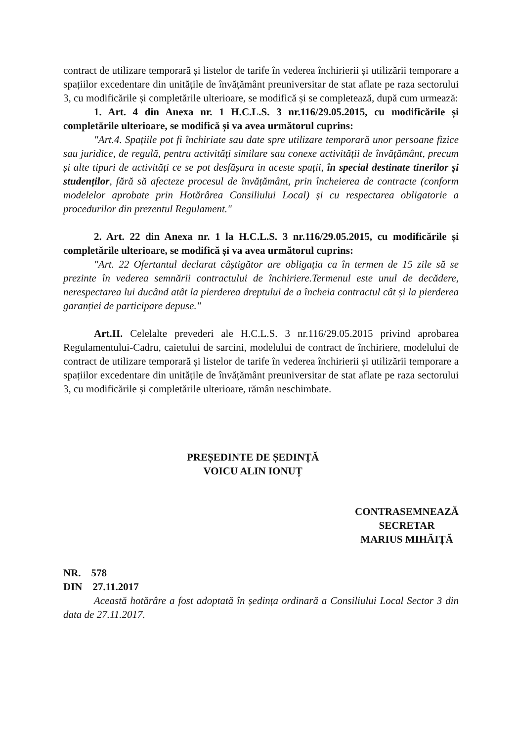contract de utilizare temporară și listelor de tarife în vederea închirierii și utilizării temporare a spațiilor excedentare din unitățile de învățământ preuniversitar de stat aflate pe raza sectorului 3, cu modificările și completările ulterioare, se modifică și se completează, după cum urmează:
1. Art. 4 din Anexa nr. 1 H.C.L.S. 3 nr.116/29.05.2015, cu modificările și completările ulterioare, se modifică și va avea următorul cuprins:
"Art.4. Spațiile pot fi închiriate sau date spre utilizare temporară unor persoane fizice sau juridice, de regulă, pentru activități similare sau conexe activității de învățământ, precum și alte tipuri de activități ce se pot desfășura in aceste spații, în special destinate tinerilor și studenților, fără să afecteze procesul de învățământ, prin încheierea de contracte (conform modelelor aprobate prin Hotărârea Consiliului Local) și cu respectarea obligatorie a procedurilor din prezentul Regulament."
2. Art. 22 din Anexa nr. 1 la H.C.L.S. 3 nr.116/29.05.2015, cu modificările și completările ulterioare, se modifică și va avea următorul cuprins:
"Art. 22 Ofertantul declarat câștigător are obligația ca în termen de 15 zile să se prezinte în vederea semnării contractului de închiriere.Termenul este unul de decădere, nerespectarea lui ducând atât la pierderea dreptului de a încheia contractul cât și la pierderea garanției de participare depuse."
Art.II. Celelalte prevederi ale H.C.L.S. 3 nr.116/29.05.2015 privind aprobarea Regulamentului-Cadru, caietului de sarcini, modelului de contract de închiriere, modelului de contract de utilizare temporară și listelor de tarife în vederea închirierii și utilizării temporare a spațiilor excedentare din unitățile de învățământ preuniversitar de stat aflate pe raza sectorului 3, cu modificările și completările ulterioare, rămân neschimbate.
PREȘEDINTE DE ȘEDINȚĂ
VOICU ALIN IONUȚ
CONTRASEMNEAZĂ
SECRETAR
MARIUS MIHĂIȚĂ
NR. 578
DIN 27.11.2017
Această hotărâre a fost adoptată în ședința ordinară a Consiliului Local Sector 3 din data de 27.11.2017.